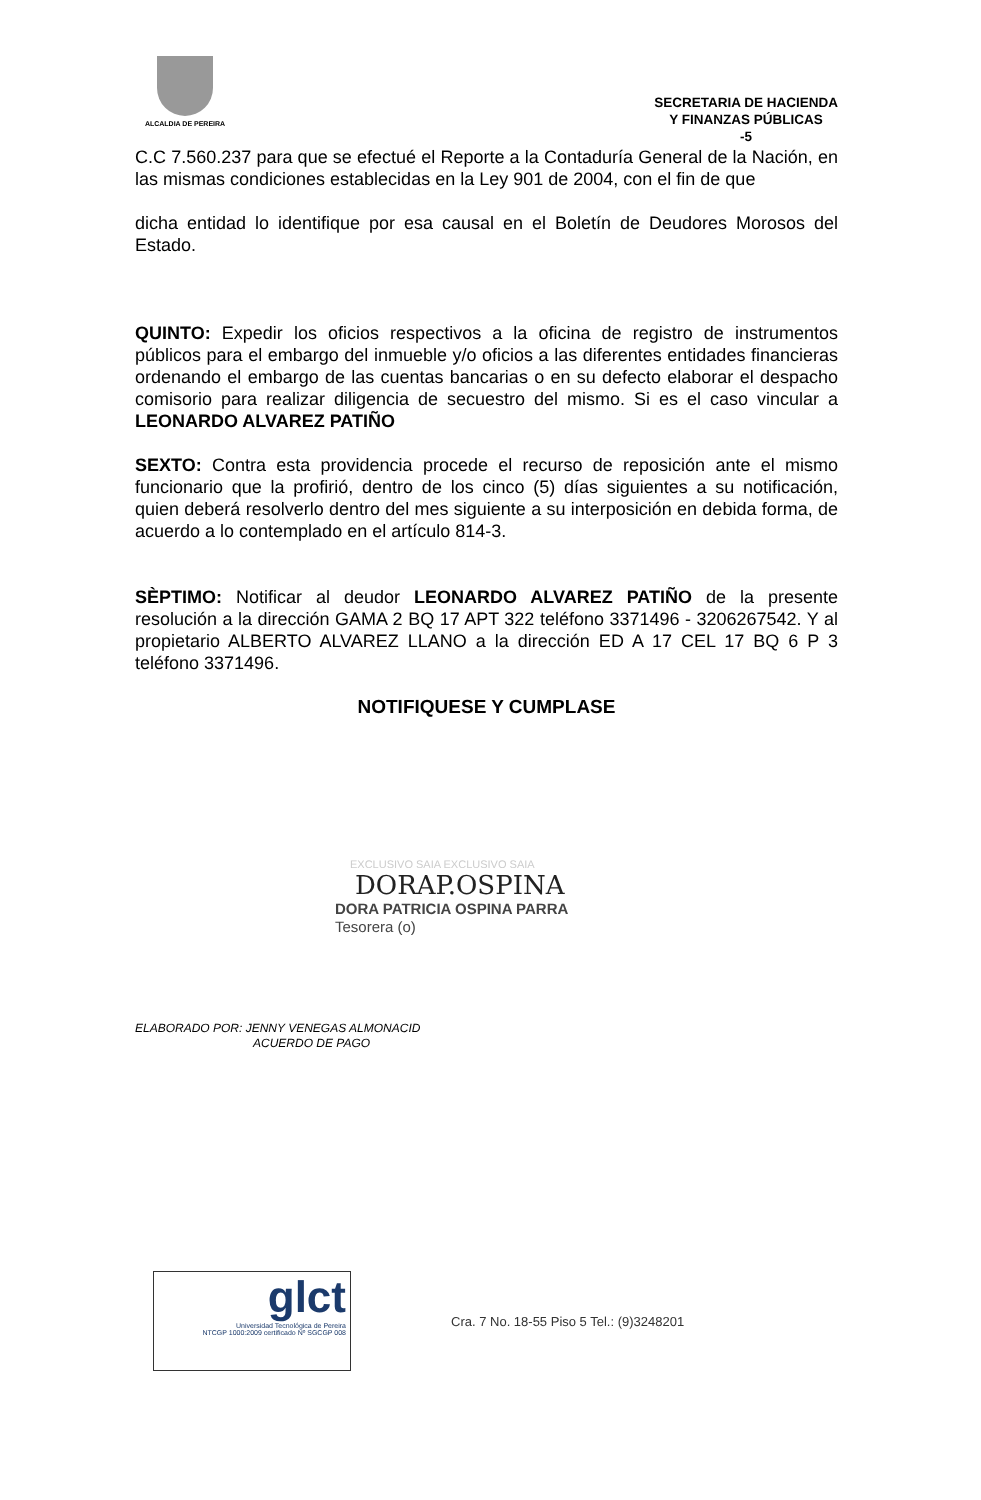ALCALDIA DE PEREIRA
SECRETARIA DE HACIENDA
Y FINANZAS PÚBLICAS
-5
C.C 7.560.237 para que se efectué el Reporte a la Contaduría General de la Nación, en las mismas condiciones establecidas en la Ley 901 de 2004, con el fin de que
dicha entidad lo identifique por esa causal en el Boletín de Deudores Morosos del Estado.
QUINTO: Expedir los oficios respectivos a la oficina de registro de instrumentos públicos para el embargo del inmueble y/o oficios a las diferentes entidades financieras ordenando el embargo de las cuentas bancarias o en su defecto elaborar el despacho comisorio para realizar diligencia de secuestro del mismo. Si es el caso vincular a LEONARDO ALVAREZ PATIÑO
SEXTO: Contra esta providencia procede el recurso de reposición ante el mismo funcionario que la profirió, dentro de los cinco (5) días siguientes a su notificación, quien deberá resolverlo dentro del mes siguiente a su interposición en debida forma, de acuerdo a lo contemplado en el artículo 814-3.
SÈPTIMO: Notificar al deudor LEONARDO ALVAREZ PATIÑO de la presente resolución a la dirección GAMA 2 BQ 17 APT 322 teléfono 3371496 - 3206267542. Y al propietario ALBERTO ALVAREZ LLANO a la dirección ED A 17 CEL 17 BQ 6 P 3 teléfono 3371496.
NOTIFIQUESE Y CUMPLASE
EXCLUSIVO SAIA EXCLUSIVO SAIA
DORAP.OSPINA
DORA PATRICIA OSPINA PARRA
Tesorera (o)
ELABORADO POR: JENNY VENEGAS ALMONACID
ACUERDO DE PAGO
glct
Universidad Tecnológica de Pereira
NTCGP 1000:2009 certificado Nº SGCGP 008
Cra. 7 No. 18-55 Piso 5 Tel.: (9)3248201